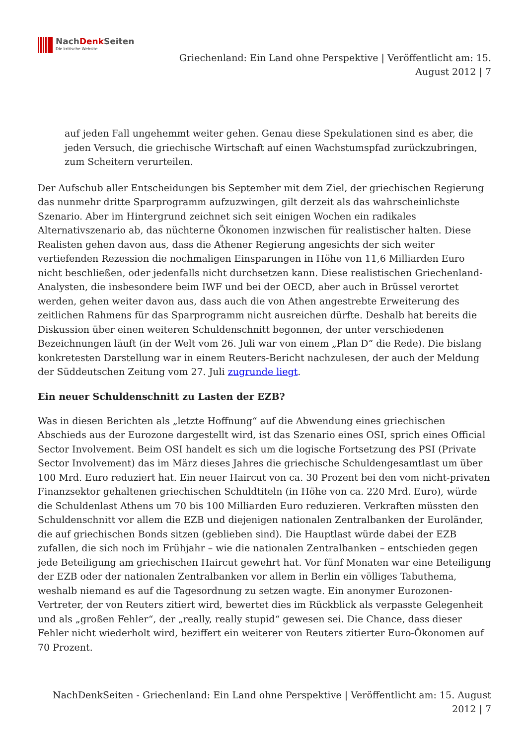NachDenk Seiten
Die kritische Website
Griechenland: Ein Land ohne Perspektive | Veröffentlicht am: 15.
August 2012 | 7
auf jeden Fall ungehemmt weiter gehen. Genau diese Spekulationen sind es aber, die jeden Versuch, die griechische Wirtschaft auf einen Wachstumspfad zurückzubringen, zum Scheitern verurteilen.
Der Aufschub aller Entscheidungen bis September mit dem Ziel, der griechischen Regierung das nunmehr dritte Sparprogramm aufzuzwingen, gilt derzeit als das wahrscheinlichste Szenario. Aber im Hintergrund zeichnet sich seit einigen Wochen ein radikales Alternativszenario ab, das nüchterne Ökonomen inzwischen für realistischer halten. Diese Realisten gehen davon aus, dass die Athener Regierung angesichts der sich weiter vertiefenden Rezession die nochmaligen Einsparungen in Höhe von 11,6 Milliarden Euro nicht beschließen, oder jedenfalls nicht durchsetzen kann. Diese realistischen Griechenland-Analysten, die insbesondere beim IWF und bei der OECD, aber auch in Brüssel verortet werden, gehen weiter davon aus, dass auch die von Athen angestrebte Erweiterung des zeitlichen Rahmens für das Sparprogramm nicht ausreichen dürfte. Deshalb hat bereits die Diskussion über einen weiteren Schuldenschnitt begonnen, der unter verschiedenen Bezeichnungen läuft (in der Welt vom 26. Juli war von einem „Plan D“ die Rede). Die bislang konkretesten Darstellung war in einem Reuters-Bericht nachzulesen, der auch der Meldung der Süddeutschen Zeitung vom 27. Juli zugrunde liegt.
Ein neuer Schuldenschnitt zu Lasten der EZB?
Was in diesen Berichten als „letzte Hoffnung“ auf die Abwendung eines griechischen Abschieds aus der Eurozone dargestellt wird, ist das Szenario eines OSI, sprich eines Official Sector Involvement. Beim OSI handelt es sich um die logische Fortsetzung des PSI (Private Sector Involvement) das im März dieses Jahres die griechische Schuldengesamtlast um über 100 Mrd. Euro reduziert hat. Ein neuer Haircut von ca. 30 Prozent bei den vom nicht-privaten Finanzsektor gehaltenen griechischen Schuldtiteln (in Höhe von ca. 220 Mrd. Euro), würde die Schuldenlast Athens um 70 bis 100 Milliarden Euro reduzieren. Verkraften müssten den Schuldenschnitt vor allem die EZB und diejenigen nationalen Zentralbanken der Euroländer, die auf griechischen Bonds sitzen (geblieben sind). Die Hauptlast würde dabei der EZB zufallen, die sich noch im Frühjahr – wie die nationalen Zentralbanken – entschieden gegen jede Beteiligung am griechischen Haircut gewehrt hat. Vor fünf Monaten war eine Beteiligung der EZB oder der nationalen Zentralbanken vor allem in Berlin ein völliges Tabuthema, weshalb niemand es auf die Tagesordnung zu setzen wagte. Ein anonymer Eurozonen-Vertreter, der von Reuters zitiert wird, bewertet dies im Rückblick als verpasste Gelegenheit und als „großen Fehler“, der „really, really stupid“ gewesen sei. Die Chance, dass dieser Fehler nicht wiederholt wird, beziffert ein weiterer von Reuters zitierter Euro-Ökonomen auf 70 Prozent.
NachDenkSeiten - Griechenland: Ein Land ohne Perspektive | Veröffentlicht am: 15. August
2012 | 7